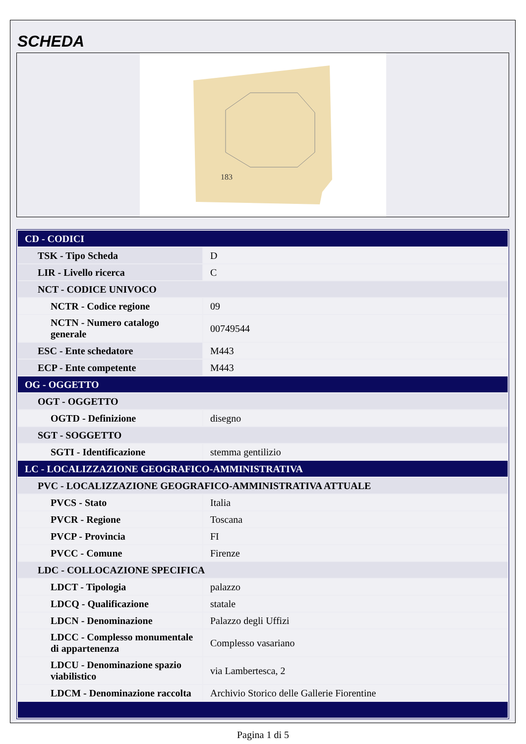SCHEDA
183
| CD - CODICI | |
| TSK - Tipo Scheda | D |
| LIR - Livello ricerca | C |
| NCT - CODICE UNIVOCO | |
| NCTR - Codice regione | 09 |
| NCTN - Numero catalogo generale | 00749544 |
| ESC - Ente schedatore | M443 |
| ECP - Ente competente | M443 |
| OG - OGGETTO | |
| OGT - OGGETTO | |
| OGTD - Definizione | disegno |
| SGT - SOGGETTO | |
| SGTI - Identificazione | stemma gentilizio |
| LC - LOCALIZZAZIONE GEOGRAFICO-AMMINISTRATIVA | |
| PVC - LOCALIZZAZIONE GEOGRAFICO-AMMINISTRATIVA ATTUALE | |
| PVCS - Stato | Italia |
| PVCR - Regione | Toscana |
| PVCP - Provincia | FI |
| PVCC - Comune | Firenze |
| LDC - COLLOCAZIONE SPECIFICA | |
| LDCT - Tipologia | palazzo |
| LDCQ - Qualificazione | statale |
| LDCN - Denominazione | Palazzo degli Uffizi |
| LDCC - Complesso monumentale di appartenenza | Complesso vasariano |
| LDCU - Denominazione spazio viabilistico | via Lambertesca, 2 |
| LDCM - Denominazione raccolta | Archivio Storico delle Gallerie Fiorentine |
Pagina 1 di 5